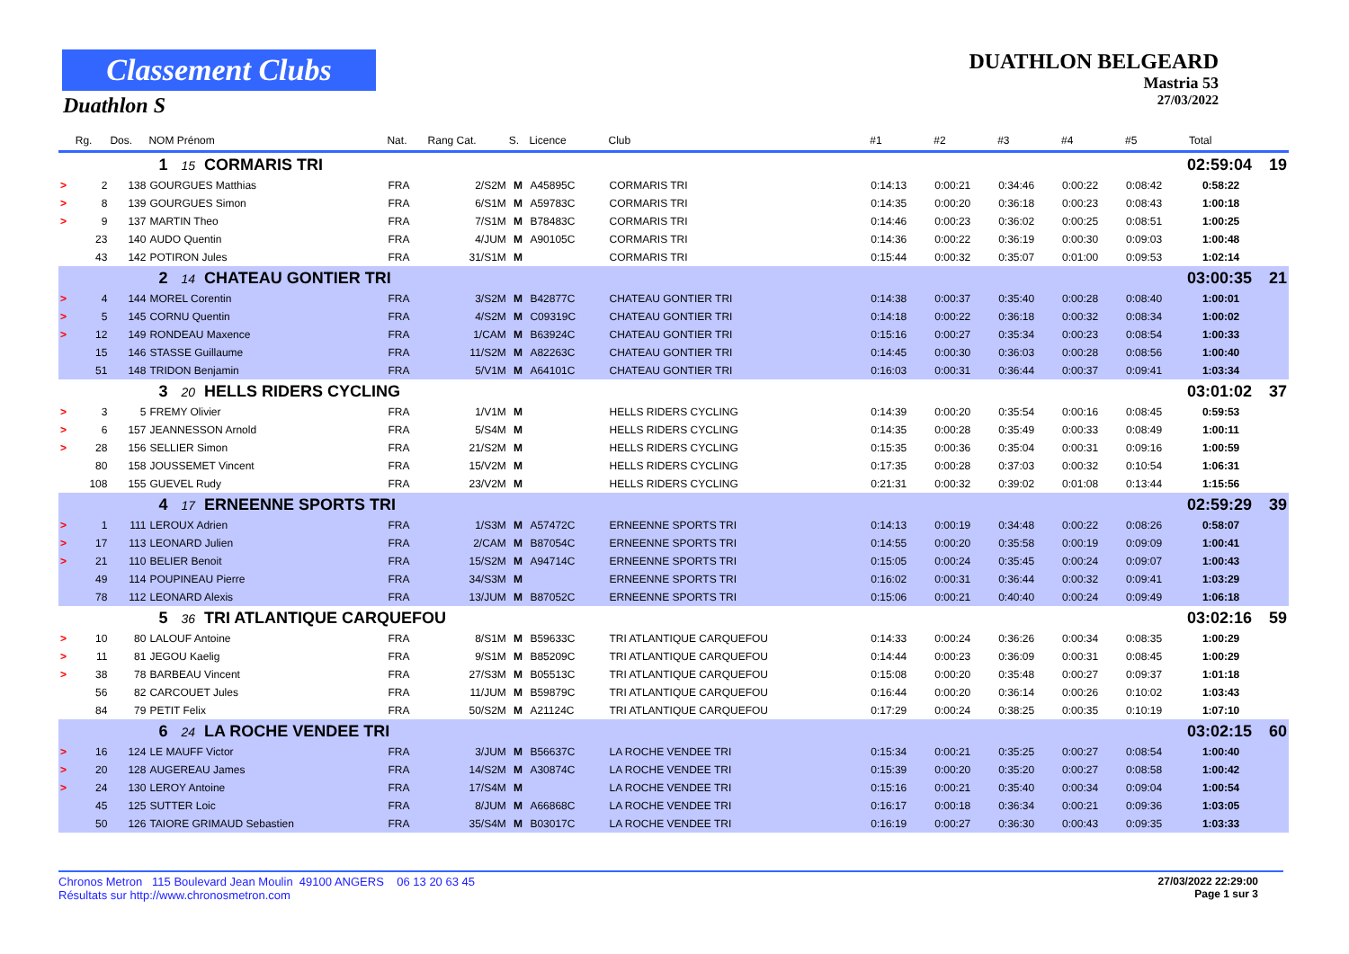Classement Clubs
Duathlon S
DUATHLON BELGEARD
Mastria 53
27/03/2022
| | Rg. | Dos. | NOM Prénom | Nat. | Rang Cat. | S. | Licence | Club | #1 | #2 | #3 | #4 | #5 | Total | |
| --- | --- | --- | --- | --- | --- | --- | --- | --- | --- | --- | --- | --- | --- | --- | --- |
| | | | 1 15 CORMARIS TRI | | | | | | | | | | 02:59:04 | | 19 |
| > | 2 | 138 | GOURGUES Matthias | FRA | 2/S2M | M | A45895C | CORMARIS TRI | 0:14:13 | 0:00:21 | 0:34:46 | 0:00:22 | 0:08:42 | 0:58:22 | |
| > | 8 | 139 | GOURGUES Simon | FRA | 6/S1M | M | A59783C | CORMARIS TRI | 0:14:35 | 0:00:20 | 0:36:18 | 0:00:23 | 0:08:43 | 1:00:18 | |
| > | 9 | 137 | MARTIN Theo | FRA | 7/S1M | M | B78483C | CORMARIS TRI | 0:14:46 | 0:00:23 | 0:36:02 | 0:00:25 | 0:08:51 | 1:00:25 | |
| | 23 | 140 | AUDO Quentin | FRA | 4/JUM | M | A90105C | CORMARIS TRI | 0:14:36 | 0:00:22 | 0:36:19 | 0:00:30 | 0:09:03 | 1:00:48 | |
| | 43 | 142 | POTIRON Jules | FRA | 31/S1M | M | | CORMARIS TRI | 0:15:44 | 0:00:32 | 0:35:07 | 0:01:00 | 0:09:53 | 1:02:14 | |
| | | | 2 14 CHATEAU GONTIER TRI | | | | | | | | | | 03:00:35 | | 21 |
| > | 4 | 144 | MOREL Corentin | FRA | 3/S2M | M | B42877C | CHATEAU GONTIER TRI | 0:14:38 | 0:00:37 | 0:35:40 | 0:00:28 | 0:08:40 | 1:00:01 | |
| > | 5 | 145 | CORNU Quentin | FRA | 4/S2M | M | C09319C | CHATEAU GONTIER TRI | 0:14:18 | 0:00:22 | 0:36:18 | 0:00:32 | 0:08:34 | 1:00:02 | |
| > | 12 | 149 | RONDEAU Maxence | FRA | 1/CAM | M | B63924C | CHATEAU GONTIER TRI | 0:15:16 | 0:00:27 | 0:35:34 | 0:00:23 | 0:08:54 | 1:00:33 | |
| | 15 | 146 | STASSE Guillaume | FRA | 11/S2M | M | A82263C | CHATEAU GONTIER TRI | 0:14:45 | 0:00:30 | 0:36:03 | 0:00:28 | 0:08:56 | 1:00:40 | |
| | 51 | 148 | TRIDON Benjamin | FRA | 5/V1M | M | A64101C | CHATEAU GONTIER TRI | 0:16:03 | 0:00:31 | 0:36:44 | 0:00:37 | 0:09:41 | 1:03:34 | |
| | | | 3 20 HELLS RIDERS CYCLING | | | | | | | | | | 03:01:02 | | 37 |
| > | 3 | 5 | FREMY Olivier | FRA | 1/V1M | M | | HELLS RIDERS CYCLING | 0:14:39 | 0:00:20 | 0:35:54 | 0:00:16 | 0:08:45 | 0:59:53 | |
| > | 6 | 157 | JEANNESSON Arnold | FRA | 5/S4M | M | | HELLS RIDERS CYCLING | 0:14:35 | 0:00:28 | 0:35:49 | 0:00:33 | 0:08:49 | 1:00:11 | |
| > | 28 | 156 | SELLIER Simon | FRA | 21/S2M | M | | HELLS RIDERS CYCLING | 0:15:35 | 0:00:36 | 0:35:04 | 0:00:31 | 0:09:16 | 1:00:59 | |
| | 80 | 158 | JOUSSEMET Vincent | FRA | 15/V2M | M | | HELLS RIDERS CYCLING | 0:17:35 | 0:00:28 | 0:37:03 | 0:00:32 | 0:10:54 | 1:06:31 | |
| | 108 | 155 | GUEVEL Rudy | FRA | 23/V2M | M | | HELLS RIDERS CYCLING | 0:21:31 | 0:00:32 | 0:39:02 | 0:01:08 | 0:13:44 | 1:15:56 | |
| | | | 4 17 ERNEENNE SPORTS TRI | | | | | | | | | | 02:59:29 | | 39 |
| > | 1 | 111 | LEROUX Adrien | FRA | 1/S3M | M | A57472C | ERNEENNE SPORTS TRI | 0:14:13 | 0:00:19 | 0:34:48 | 0:00:22 | 0:08:26 | 0:58:07 | |
| > | 17 | 113 | LEONARD Julien | FRA | 2/CAM | M | B87054C | ERNEENNE SPORTS TRI | 0:14:55 | 0:00:20 | 0:35:58 | 0:00:19 | 0:09:09 | 1:00:41 | |
| > | 21 | 110 | BELIER Benoit | FRA | 15/S2M | M | A94714C | ERNEENNE SPORTS TRI | 0:15:05 | 0:00:24 | 0:35:45 | 0:00:24 | 0:09:07 | 1:00:43 | |
| | 49 | 114 | POUPINEAU Pierre | FRA | 34/S3M | M | | ERNEENNE SPORTS TRI | 0:16:02 | 0:00:31 | 0:36:44 | 0:00:32 | 0:09:41 | 1:03:29 | |
| | 78 | 112 | LEONARD Alexis | FRA | 13/JUM | M | B87052C | ERNEENNE SPORTS TRI | 0:15:06 | 0:00:21 | 0:40:40 | 0:00:24 | 0:09:49 | 1:06:18 | |
| | | | 5 36 TRI ATLANTIQUE CARQUEFOU | | | | | | | | | | 03:02:16 | | 59 |
| > | 10 | 80 | LALOUF Antoine | FRA | 8/S1M | M | B59633C | TRI ATLANTIQUE CARQUEFOU | 0:14:33 | 0:00:24 | 0:36:26 | 0:00:34 | 0:08:35 | 1:00:29 | |
| > | 11 | 81 | JEGOU Kaelig | FRA | 9/S1M | M | B85209C | TRI ATLANTIQUE CARQUEFOU | 0:14:44 | 0:00:23 | 0:36:09 | 0:00:31 | 0:08:45 | 1:00:29 | |
| > | 38 | 78 | BARBEAU Vincent | FRA | 27/S3M | M | B05513C | TRI ATLANTIQUE CARQUEFOU | 0:15:08 | 0:00:20 | 0:35:48 | 0:00:27 | 0:09:37 | 1:01:18 | |
| | 56 | 82 | CARCOUET Jules | FRA | 11/JUM | M | B59879C | TRI ATLANTIQUE CARQUEFOU | 0:16:44 | 0:00:20 | 0:36:14 | 0:00:26 | 0:10:02 | 1:03:43 | |
| | 84 | 79 | PETIT Felix | FRA | 50/S2M | M | A21124C | TRI ATLANTIQUE CARQUEFOU | 0:17:29 | 0:00:24 | 0:38:25 | 0:00:35 | 0:10:19 | 1:07:10 | |
| | | | 6 24 LA ROCHE VENDEE TRI | | | | | | | | | | 03:02:15 | | 60 |
| > | 16 | 124 | LE MAUFF Victor | FRA | 3/JUM | M | B56637C | LA ROCHE VENDEE TRI | 0:15:34 | 0:00:21 | 0:35:25 | 0:00:27 | 0:08:54 | 1:00:40 | |
| > | 20 | 128 | AUGEREAU James | FRA | 14/S2M | M | A30874C | LA ROCHE VENDEE TRI | 0:15:39 | 0:00:20 | 0:35:20 | 0:00:27 | 0:08:58 | 1:00:42 | |
| > | 24 | 130 | LEROY Antoine | FRA | 17/S4M | M | | LA ROCHE VENDEE TRI | 0:15:16 | 0:00:21 | 0:35:40 | 0:00:34 | 0:09:04 | 1:00:54 | |
| | 45 | 125 | SUTTER Loic | FRA | 8/JUM | M | A66868C | LA ROCHE VENDEE TRI | 0:16:17 | 0:00:18 | 0:36:34 | 0:00:21 | 0:09:36 | 1:03:05 | |
| | 50 | 126 | TAIORE GRIMAUD Sebastien | FRA | 35/S4M | M | B03017C | LA ROCHE VENDEE TRI | 0:16:19 | 0:00:27 | 0:36:30 | 0:00:43 | 0:09:35 | 1:03:33 | |
Chronos Metron 115 Boulevard Jean Moulin 49100 ANGERS 06 13 20 63 45
Résultats sur http://www.chronosmetron.com
27/03/2022 22:29:00
Page 1 sur 3